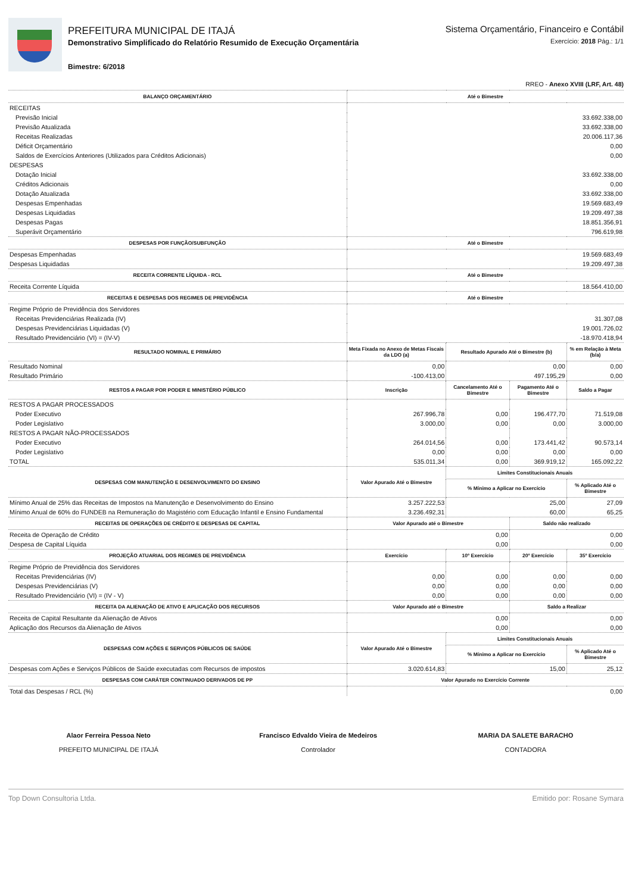PREFEITURA MUNICIPAL DE ITAJÁ
Demonstrativo Simplificado do Relatório Resumido de Execução Orçamentária
Bimestre: 6/2018
Sistema Orçamentário, Financeiro e Contábil
Exercício: 2018 Pág.: 1/1
RREO - Anexo XVIII (LRF, Art. 48)
| BALANÇO ORÇAMENTÁRIO | Até o Bimestre | | | |
| --- | --- | --- | --- | --- |
| RECEITAS | | | | |
| Previsão Inicial | 33.692.338,00 | | | |
| Previsão Atualizada | 33.692.338,00 | | | |
| Receitas Realizadas | 20.006.117,36 | | | |
| Déficit Orçamentário | 0,00 | | | |
| Saldos de Exercícios Anteriores (Utilizados para Créditos Adicionais) | 0,00 | | | |
| DESPESAS | | | | |
| Dotação Inicial | 33.692.338,00 | | | |
| Créditos Adicionais | 0,00 | | | |
| Dotação Atualizada | 33.692.338,00 | | | |
| Despesas Empenhadas | 19.569.683,49 | | | |
| Despesas Liquidadas | 19.209.497,38 | | | |
| Despesas Pagas | 18.851.356,91 | | | |
| Superávit Orçamentário | 796.619,98 | | | |
| DESPESAS POR FUNÇÃO/SUBFUNÇÃO | Até o Bimestre | | | |
| Despesas Empenhadas | 19.569.683,49 | | | |
| Despesas Liquidadas | 19.209.497,38 | | | |
| RECEITA CORRENTE LÍQUIDA - RCL | Até o Bimestre | | | |
| Receita Corrente Líquida | 18.564.410,00 | | | |
| RECEITAS E DESPESAS DOS REGIMES DE PREVIDÊNCIA | Até o Bimestre | | | |
| Regime Próprio de Previdência dos Servidores | | | | |
| Receitas Previdenciárias Realizada (IV) | 31.307,08 | | | |
| Despesas Previdenciárias Liquidadas (V) | 19.001.726,02 | | | |
| Resultado Previdenciário (VI) = (IV-V) | -18.970.418,94 | | | |
| RESULTADO NOMINAL E PRIMÁRIO | Meta Fixada no Anexo de Metas Fiscais da LDO (a) | Resultado Apurado Até o Bimestre (b) | | % em Relação à Meta (b/a) |
| Resultado Nominal | 0,00 | 0,00 | | 0,00 |
| Resultado Primário | -100.413,00 | 497.195,29 | | 0,00 |
| RESTOS A PAGAR POR PODER E MINISTÉRIO PÚBLICO | Inscrição | Cancelamento Até o Bimestre | Pagamento Até o Bimestre | Saldo a Pagar |
| RESTOS A PAGAR PROCESSADOS | | | | |
| Poder Executivo | 267.996,78 | 0,00 | 196.477,70 | 71.519,08 |
| Poder Legislativo | 3.000,00 | 0,00 | 0,00 | 3.000,00 |
| RESTOS A PAGAR NÃO-PROCESSADOS | | | | |
| Poder Executivo | 264.014,56 | 0,00 | 173.441,42 | 90.573,14 |
| Poder Legislativo | 0,00 | 0,00 | 0,00 | 0,00 |
| TOTAL | 535.011,34 | 0,00 | 369.919,12 | 165.092,22 |
| DESPESAS COM MANUTENÇÃO E DESENVOLVIMENTO DO ENSINO | Valor Apurado Até o Bimestre | Limites Constitucionais Anuais | | |
| | | % Mínimo a Aplicar no Exercício | | % Aplicado Até o Bimestre |
| Mínimo Anual de 25% das Receitas de Impostos na Manutenção e Desenvolvimento do Ensino | 3.257.222,53 | 25,00 | | 27,09 |
| Mínimo Anual de 60% do FUNDEB na Remuneração do Magistério com Educação Infantil e Ensino Fundamental | 3.236.492,31 | 60,00 | | 65,25 |
| RECEITAS DE OPERAÇÕES DE CRÉDITO E DESPESAS DE CAPITAL | Valor Apurado até o Bimestre | | Saldo não realizado | |
| Receita de Operação de Crédito | 0,00 | | 0,00 | |
| Despesa de Capital Líquida | 0,00 | | 0,00 | |
| PROJEÇÃO ATUARIAL DOS REGIMES DE PREVIDÊNCIA | Exercício | 10º Exercício | 20º Exercício | 35º Exercício |
| Regime Próprio de Previdência dos Servidores | | | | |
| Receitas Previdenciárias (IV) | 0,00 | 0,00 | 0,00 | 0,00 |
| Despesas Previdenciárias (V) | 0,00 | 0,00 | 0,00 | 0,00 |
| Resultado Previdenciário (VI) = (IV - V) | 0,00 | 0,00 | 0,00 | 0,00 |
| RECEITA DA ALIENAÇÃO DE ATIVO E APLICAÇÃO DOS RECURSOS | Valor Apurado até o Bimestre | | Saldo a Realizar | |
| Receita de Capital Resultante da Alienação de Ativos | 0,00 | | 0,00 | |
| Aplicação dos Recursos da Alienação de Ativos | 0,00 | | 0,00 | |
| DESPESAS COM AÇÕES E SERVIÇOS PÚBLICOS DE SAÚDE | Valor Apurado Até o Bimestre | Limites Constitucionais Anuais | | |
| | | % Mínimo a Aplicar no Exercício | | % Aplicado Até o Bimestre |
| Despesas com Ações e Serviços Públicos de Saúde executadas com Recursos de impostos | 3.020.614,83 | 15,00 | | 25,12 |
| DESPESAS COM CARÁTER CONTINUADO DERIVADOS DE PP | Valor Apurado no Exercício Corrente | | | |
| Total das Despesas / RCL (%) | 0,00 | | | |
Alaor Ferreira Pessoa Neto
PREFEITO MUNICIPAL DE ITAJÁ
Francisco Edvaldo Vieira de Medeiros
Controlador
MARIA DA SALETE BARACHO
CONTADORA
Top Down Consultoria Ltda. Emitido por: Rosane Symara